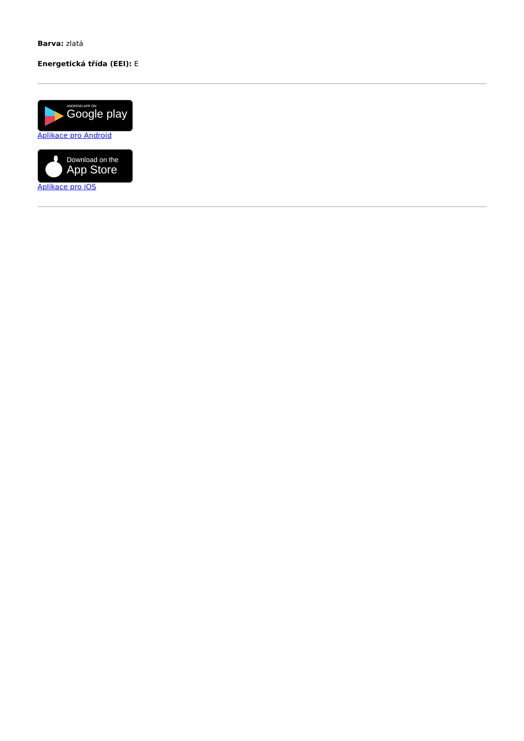Barva: zlatá
Energetická třída (EEI): E
ANDROID APP ON
Google play
Aplikace pro Android
Download on the
App Store
Aplikace pro iOS